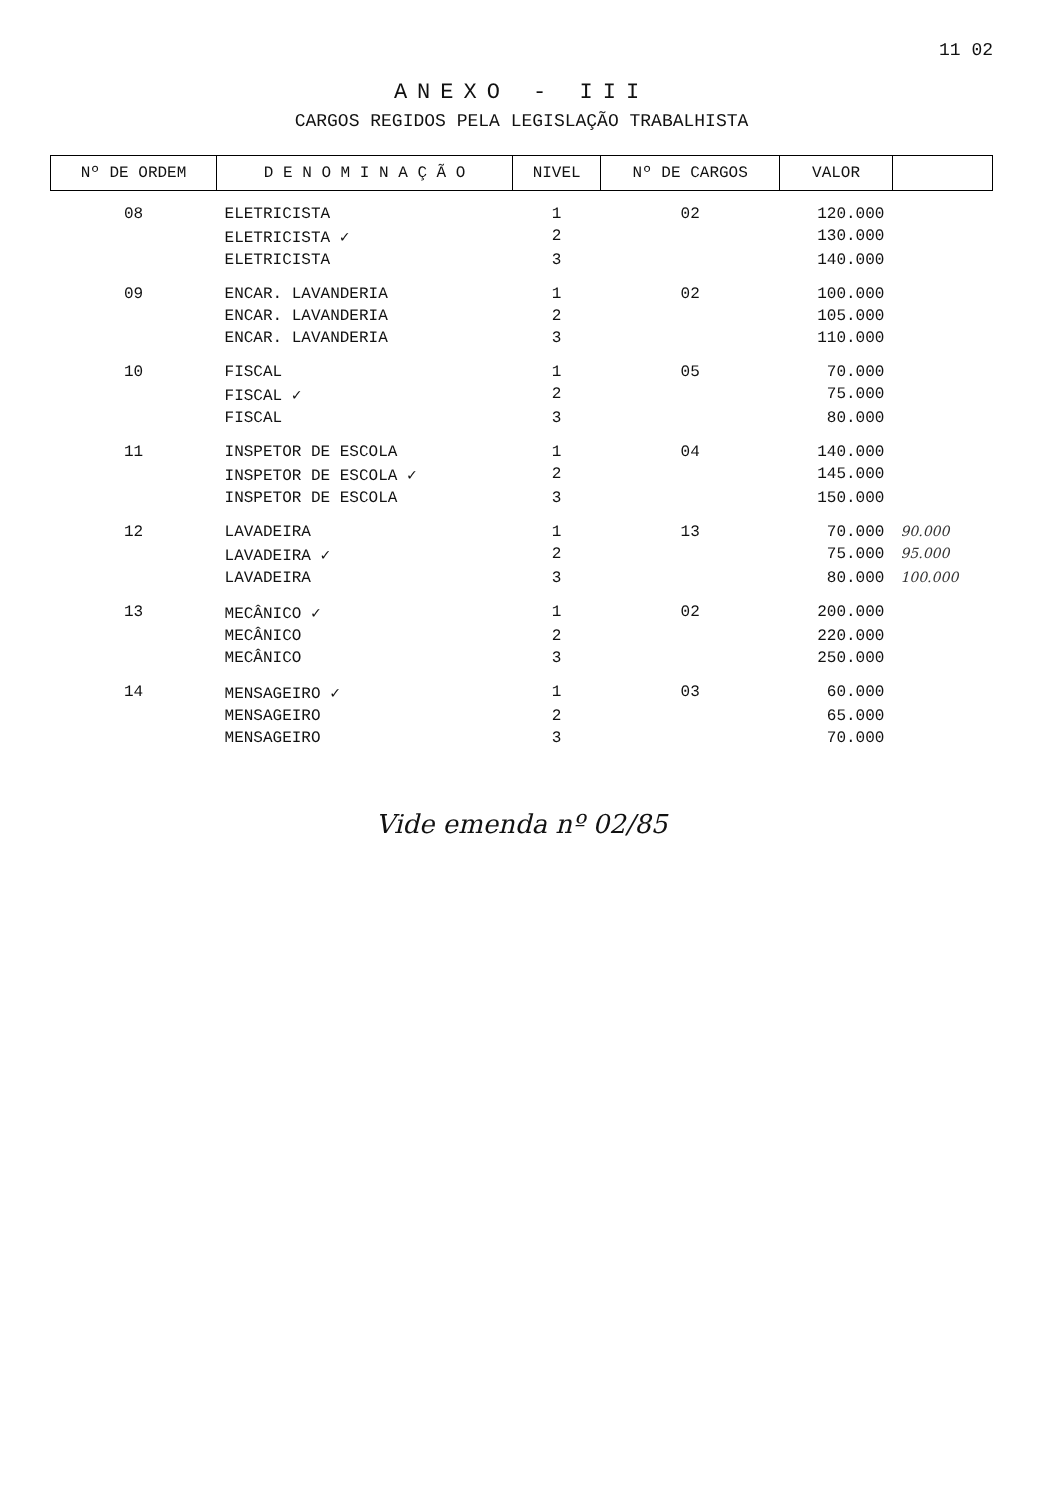11 02
ANEXO - III
CARGOS REGIDOS PELA LEGISLAÇÃO TRABALHISTA
| Nº DE ORDEM | D E N O M I N A Ç Ã O | NIVEL | Nº DE CARGOS | VALOR | |
| --- | --- | --- | --- | --- | --- |
| 08 | ELETRICISTA | 1 | 02 | 120.000 | |
| | ELETRICISTA ✓ | 2 | | 130.000 | |
| | ELETRICISTA | 3 | | 140.000 | |
| 09 | ENCAR. LAVANDERIA | 1 | 02 | 100.000 | |
| | ENCAR. LAVANDERIA | 2 | | 105.000 | |
| | ENCAR. LAVANDERIA | 3 | | 110.000 | |
| 10 | FISCAL | 1 | 05 | 70.000 | |
| | FISCAL ✓ | 2 | | 75.000 | |
| | FISCAL | 3 | | 80.000 | |
| 11 | INSPETOR DE ESCOLA | 1 | 04 | 140.000 | |
| | INSPETOR DE ESCOLA ✓ | 2 | | 145.000 | |
| | INSPETOR DE ESCOLA | 3 | | 150.000 | |
| 12 | LAVADEIRA | 1 | 13 | 70.000 | 90.000 |
| | LAVADEIRA ✓ | 2 | | 75.000 | 95.000 |
| | LAVADEIRA | 3 | | 80.000 | 100.000 |
| 13 | MECÂNICO ✓ | 1 | 02 | 200.000 | |
| | MECÂNICO | 2 | | 220.000 | |
| | MECÂNICO | 3 | | 250.000 | |
| 14 | MENSAGEIRO ✓ | 1 | 03 | 60.000 | |
| | MENSAGEIRO | 2 | | 65.000 | |
| | MENSAGEIRO | 3 | | 70.000 | |
Vide emenda nº 02/85